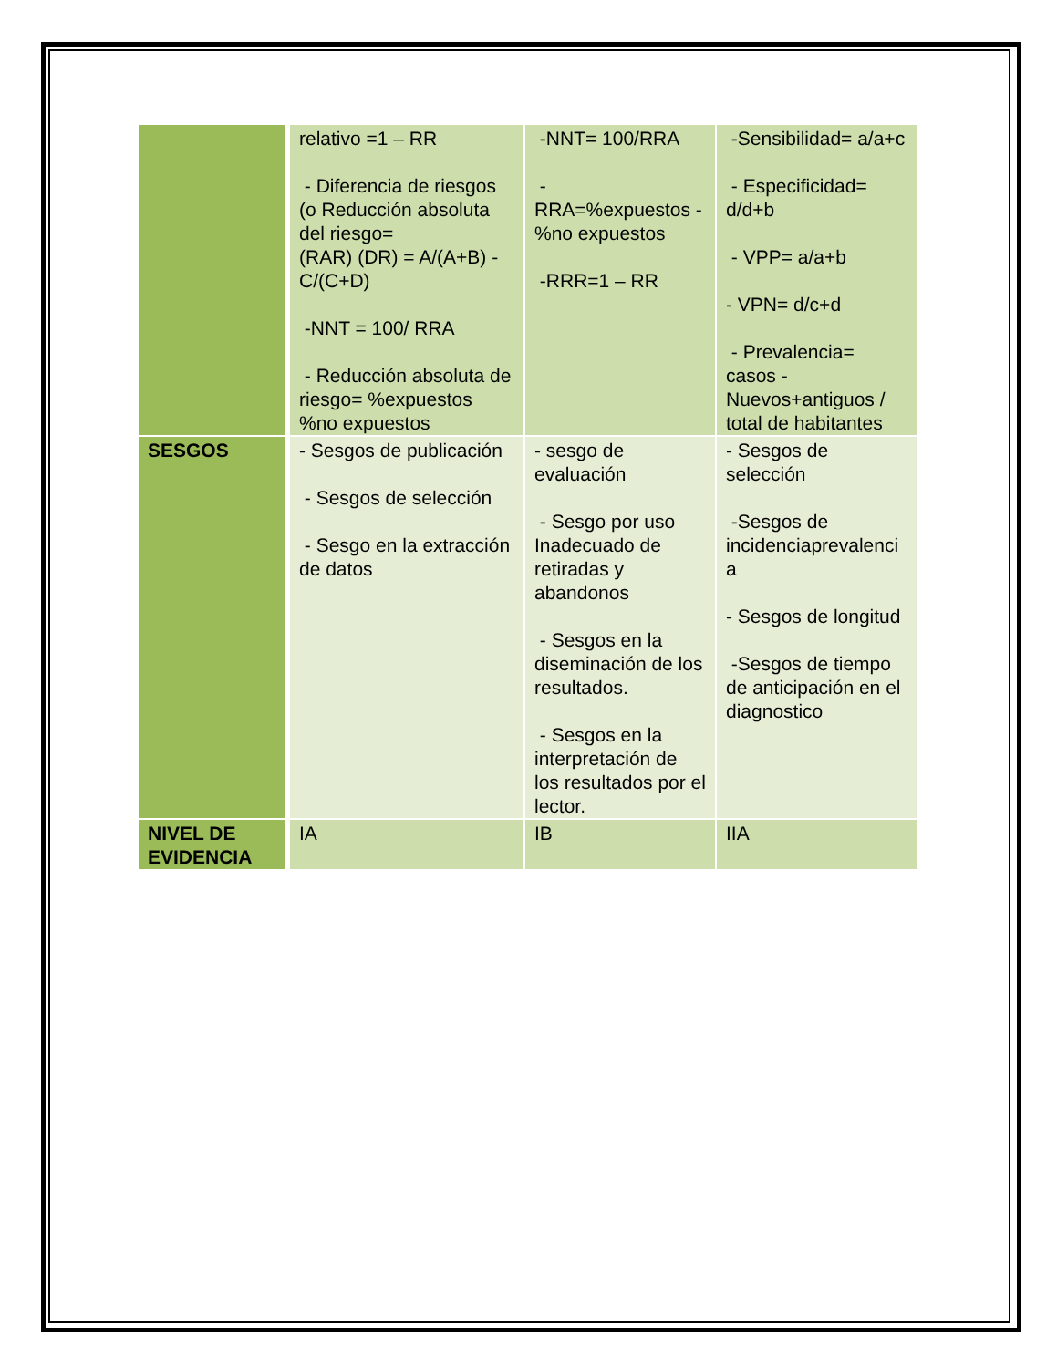| | relativo =1 – RR - Diferencia de riesgos (o Reducción absoluta del riesgo= (RAR) (DR) = A/(A+B) - C/(C+D) -NNT = 100/ RRA - Reducción absoluta de riesgo= %expuestos %no expuestos | -NNT= 100/RRA - RRA=%expuestos - %no expuestos -RRR=1 – RR | -Sensibilidad= a/a+c - Especificidad= d/d+b - VPP= a/a+b - VPN= d/c+d - Prevalencia= casos - Nuevos+antiguos / total de habitantes |
| SESGOS | - Sesgos de publicación - Sesgos de selección - Sesgo en la extracción de datos | - sesgo de evaluación - Sesgo por uso Inadecuado de retiradas y abandonos - Sesgos en la diseminación de los resultados. - Sesgos en la interpretación de los resultados por el lector. | - Sesgos de selección -Sesgos de incidenciaprevalenci a - Sesgos de longitud -Sesgos de tiempo de anticipación en el diagnostico |
| NIVEL DE EVIDENCIA | IA | IB | IIA |